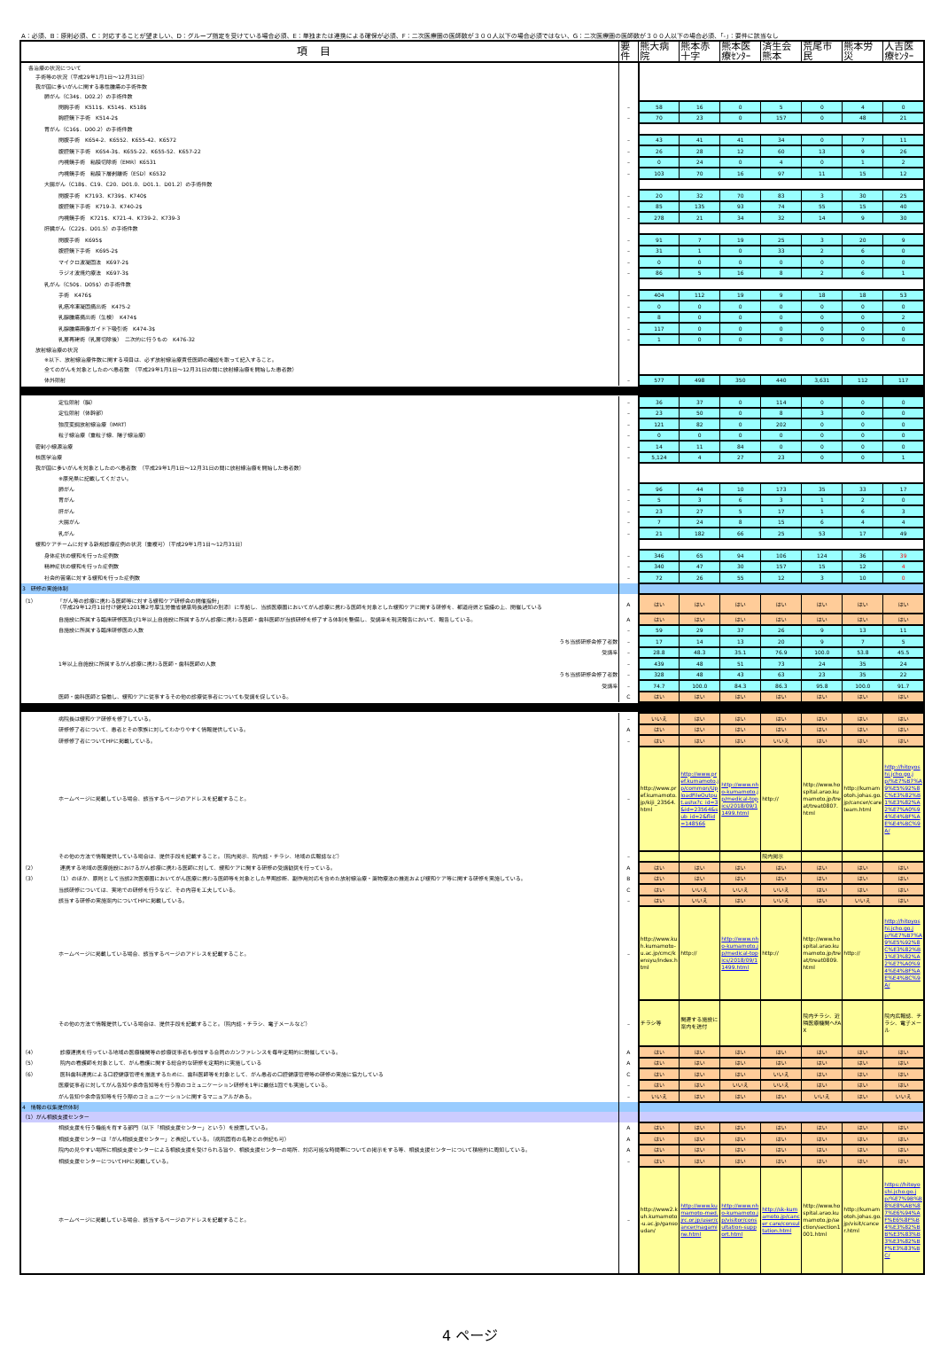A：必須、B：原則必須、C：対応することが望ましい、D：グループ指定を受けている場合必須、E：単独または連携による確保が必須、F：二次医療圏の医師数が３００人以下の場合必須ではない、G：二次医療圏の医師数が３００人以下の場合必須、「-」：要件に該当なし
| 項目 | 要件 | 熊大病院 | 熊本赤十字 | 熊本医療ｾﾝﾀｰ | 済生会熊本 | 荒尾市民 | 熊本労災 | 人吉医療ｾﾝﾀｰ |
| --- | --- | --- | --- | --- | --- | --- | --- | --- |
| 各治療の状況について | | | | | | | | |
| 手術等の状況（平成29年1月1日～12月31日） | | | | | | | | |
| 我が国に多いがんに関する悪性腫瘍の手術件数 | | | | | | | | |
| 肺がん（C34$、D02.2）の手術件数 | | | | | | | | |
| 開胸手術 K511$、K514$、K518$ | – | 58 | 16 | 0 | 5 | 0 | 4 | 0 |
| 胸腔鏡下手術 K514-2$ | – | 70 | 23 | 0 | 157 | 0 | 48 | 21 |
| 胃がん（C16$、D00.2）の手術件数 | | | | | | | | |
| 開腹手術 K654-2、K6552、K655-42、K6572 | – | 43 | 41 | 41 | 34 | 0 | 7 | 11 |
| 腹腔鏡下手術 K654-3$、K655-22、K655-52、K657-22 | – | 26 | 28 | 12 | 60 | 13 | 9 | 26 |
| 内視鏡手術 粘膜切除術（EMR）K6531 | – | 0 | 24 | 0 | 4 | 0 | 1 | 2 |
| 内視鏡手術 粘膜下層剥離術（ESD）K6532 | – | 103 | 70 | 16 | 97 | 11 | 15 | 12 |
| 大腸がん（C18$、C19、C20、D01.0、D01.1、D01.2）の手術件数 | | | | | | | | |
| 開腹手術 K7193、K739$、K740$ | – | 20 | 32 | 70 | 83 | 3 | 30 | 25 |
| 腹腔鏡下手術 K719-3、K740-2$ | – | 85 | 135 | 93 | 74 | 55 | 15 | 40 |
| 内視鏡手術 K721$、K721-4、K739-2、K739-3 | – | 278 | 21 | 34 | 32 | 14 | 9 | 30 |
| 肝臓がん（C22$、D01.5）の手術件数 | | | | | | | | |
| 開腹手術 K695$ | – | 91 | 7 | 19 | 25 | 3 | 20 | 9 |
| 腹腔鏡下手術 K695-2$ | – | 31 | 1 | 0 | 33 | 2 | 6 | 0 |
| マイクロ波凝固法 K697-2$ | – | 0 | 0 | 0 | 0 | 0 | 0 | 0 |
| ラジオ波焼灼療法 K697-3$ | – | 86 | 5 | 16 | 8 | 2 | 6 | 1 |
| 乳がん（C50$、D05$）の手術件数 | | | | | | | | |
| 手術 K476$ | – | 404 | 112 | 19 | 9 | 18 | 18 | 53 |
| 乳癌冷凍凝固摘出術 K475-2 | – | 0 | 0 | 0 | 0 | 0 | 0 | 0 |
| 乳腺腫瘍摘出術（生検） K474$ | – | 8 | 0 | 0 | 0 | 0 | 0 | 2 |
| 乳腺腫瘍画像ガイド下吸引術 K474-3$ | – | 117 | 0 | 0 | 0 | 0 | 0 | 0 |
| 乳房再建術（乳房切除後） 二次的に行うもの K476-32 | – | 1 | 0 | 0 | 0 | 0 | 0 | 0 |
| 放射線治療の状況 | | | | | | | | |
| ※以下、放射線治療件数に関する項目は、必ず放射線治療責任医師の確認を取って記入すること。 | | | | | | | | |
| 全てのがんを対象としたのべ患者数 （平成29年1月1日～12月31日の間に放射線治療を開始した患者数） | | | | | | | | |
| 体外照射 | – | 577 | 498 | 350 | 440 | 3,631 | 112 | 117 |
| 定位照射（脳） | – | 36 | 37 | 0 | 114 | 0 | 0 | 0 |
| 定位照射（体幹部） | – | 23 | 50 | 0 | 8 | 3 | 0 | 0 |
| 強度変調放射線治療（IMRT） | – | 121 | 82 | 0 | 202 | 0 | 0 | 0 |
| 粒子線治療（重粒子線、陽子線治療） | – | 0 | 0 | 0 | 0 | 0 | 0 | 0 |
| 密封小線源治療 | – | 14 | 11 | 84 | 0 | 0 | 0 | 0 |
| 核医学治療 | – | 5,124 | 4 | 27 | 23 | 0 | 0 | 1 |
| 我が国に多いがんを対象としたのべ患者数 （平成29年1月1日～12月31日の間に放射線治療を開始した患者数） | | | | | | | | |
| ※原発巣に記載してください。 | | | | | | | | |
| 肺がん | – | 96 | 44 | 10 | 173 | 35 | 33 | 17 |
| 胃がん | – | 5 | 3 | 6 | 3 | 1 | 2 | 0 |
| 肝がん | – | 23 | 27 | 5 | 17 | 1 | 6 | 3 |
| 大腸がん | – | 7 | 24 | 8 | 15 | 6 | 4 | 4 |
| 乳がん | – | 21 | 182 | 66 | 25 | 53 | 17 | 49 |
| 緩和ケアチームに対する新規診療症例の状況（重複可）（平成29年1月1日～12月31日） | | | | | | | | |
| 身体症状の緩和を行った症例数 | – | 346 | 65 | 94 | 106 | 124 | 36 | 39 |
| 精神症状の緩和を行った症例数 | – | 340 | 47 | 30 | 157 | 15 | 12 | 4 |
| 社会的苦痛に対する緩和を行った症例数 | – | 72 | 26 | 55 | 12 | 3 | 10 | 0 |
| 3 研修の実施体制 | | | | | | | | |
| （1） 「がん等の診療に携わる医師等に対する緩和ケア研修会の開催指針」 （平成29年12月1日付け健発1201第2号厚生労働省健康局長通知の別添）に準拠し、当該医療圏においてがん診療に携わる医師を対象とした緩和ケアに関する研修を、都道府県と協議の上、開催している | A | はい | はい | はい | はい | はい | はい | はい |
| 自施設に所属する臨床研修医及び1年以上自施設に所属するがん診療に携わる医師・歯科医師が当該研修を修了する体制を整備し、受講率を現況報告において、報告している。 | A | はい | はい | はい | はい | はい | はい | はい |
| 自施設に所属する臨床研修医の人数 | – | 59 | 29 | 37 | 26 | 9 | 13 | 11 |
| うち当該研修会修了者数 | – | 17 | 14 | 13 | 20 | 9 | 7 | 5 |
| 受講率 | – | 28.8 | 48.3 | 35.1 | 76.9 | 100.0 | 53.8 | 45.5 |
| 1年以上自施設に所属するがん診療に携わる医師・歯科医師の人数 | – | 439 | 48 | 51 | 73 | 24 | 35 | 24 |
| うち当該研修会修了者数 | – | 328 | 48 | 43 | 63 | 23 | 35 | 22 |
| 受講率 | – | 74.7 | 100.0 | 84.3 | 86.3 | 95.8 | 100.0 | 91.7 |
| 医師・歯科医師と協働し、緩和ケアに従事するその他の診療従事者についても受講を促している。 | C | はい | はい | はい | はい | はい | はい | はい |
| 病院長は緩和ケア研修を修了している。 | – | いいえ | はい | はい | はい | はい | はい | はい |
| 研修修了者について、患者とその家族に対してわかりやすく情報提供している。 | A | はい | はい | はい | はい | はい | はい | はい |
| 研修修了者についてHPに掲載している。 | – | はい | はい | はい | いいえ | はい | はい | はい |
| ホームページに掲載している場合、該当するページのアドレスを記載すること。 | – | http://www.pref.kumamoto.jp/kiji_23564.html | http://www.pref.kumamoto.jp/common/UploadFileOutput.ashx?c_id=3&id=23564&sub_id=2&flid=148566 | http://www.nho-kumamoto.jp/medical-topics/2018/09/11499.html | http:// | http://www.hospital.arao.kumamoto.jp/treat/treat0807.html | http://kumamotoh.johas.go.jp/cancer/careteam.html | http://hitoyoshi.jcho.go.jp/%E7%B7%A9%E5%92%8C%E3%82%B1%E3%82%A2%E7%A0%94%E4%BF%AE%E4%BC%9A/ |
| その他の方法で情報提供している場合は、提供手段を記載すること。（院内掲示、院内誌・チラシ、地域の広報誌など） | – | | | | 院内掲示 | | | |
| （2） 連携する地域の医療施設におけるがん診療に携わる医師に対して、緩和ケアに関する研修の受講勧奨を行っている。 | A | はい | はい | はい | はい | はい | はい | はい |
| （3） （1）のほか、原則として当該2次医療圏においてがん医療に携わる医師等を対象とした早期診断、副作用対応を含めた放射線治療・薬物療法の推進および緩和ケア等に関する研修を実施している。 | B | はい | はい | はい | はい | はい | はい | はい |
| 当該研修については、実地での研修を行うなど、その内容を工夫している。 | C | はい | いいえ | いいえ | いいえ | はい | はい | はい |
| 該当する研修の実施案内についてHPに掲載している。 | – | はい | いいえ | はい | いいえ | はい | いいえ | はい |
| ホームページに掲載している場合、該当するページのアドレスを記載すること。 | – | http://www.kuh.kumamoto-u.ac.jp/cmc/kensyu/index.html | http:// | http://www.nho-kumamoto.jp/medical-topics/2018/09/11499.html | http:// | http://www.hospital.arao.kumamoto.jp/treat/treat0809.html | http:// | http://hitoyoshi.jcho.go.jp/%E7%B7%A9%E5%92%8C%E3%82%B1%E3%82%A2%E7%A0%94%E4%BF%AE%E4%BC%9A/ |
| その他の方法で情報提供している場合は、提供手段を記載すること。（院内誌・チラシ、電子メールなど） | – | チラシ等 | 関連する施設に案内を送付 | | | 院内チラシ、近隣医療機関へFAX | | 院内広報誌、チラシ、電子メール |
| （4） 診療連携を行っている地域の医療機関等の診療従事者も参加する合同のカンファレンスを毎年定期的に開催している。 | A | はい | はい | はい | はい | はい | はい | はい |
| （5） 院内の看護師を対象として、がん看護に関する総合的な研修を定期的に実施している | A | はい | はい | はい | はい | はい | はい | はい |
| （6） 医科歯科連携による口腔健康管理を推進するために、歯科医師等を対象として、がん患者の口腔健康管理等の研修の実施に協力している | C | はい | はい | はい | いいえ | はい | はい | はい |
| 医療従事者に対してがん告知や余命告知等を行う際のコミュニケーション研修を1年に最低1回でも実施している。 | – | はい | はい | いいえ | いいえ | はい | はい | はい |
| がん告知や余命告知等を行う際のコミュニケーションに関するマニュアルがある。 | – | いいえ | はい | はい | はい | いいえ | はい | いいえ |
| 4 情報の収集提供体制 | | | | | | | | |
| （1）がん相談支援センター | | | | | | | | |
| 相談支援を行う機能を有する部門（以下「相談支援センター」という）を設置している。 | A | はい | はい | はい | はい | はい | はい | はい |
| 相談支援センターは「がん相談支援センター」と表記している。（病院固有の名称との併記も可） | A | はい | はい | はい | はい | はい | はい | はい |
| 院内の見やすい場所に相談支援センターによる相談支援を受けられる旨や、相談支援センターの場所、対応可能な時間帯についての掲示をする等、相談支援センターについて積極的に周知している。 | A | はい | はい | はい | はい | はい | はい | はい |
| 相談支援センターについてHPに掲載している。 | – | はい | はい | はい | はい | はい | はい | はい |
| ホームページに掲載している場合、該当するページのアドレスを記載すること。 | – | http://www2.kuh.kumamoto-u.ac.jp/gansoudan/ | http://www.kumamoto-med.jrc.or.jp/user/cancer/nagamine.html | http://www.nho-kumamoto.jp/visitor/consultation-support.html | http://sk-kumamoto.jp/cancer care/consultation.html | http://www.hospital.arao.kumamoto.jp/section/section1001.html | http://kumamotoh.johas.go.jp/visit/cancer.html | https://hitoyoshi.jcho.go.jp/%E7%9B%B8%E8%AB%87%E6%94%AF%E6%8F%B4%E3%82%BB%E3%83%B3%E3%82%BF%E3%83%BC/ |
4 ページ